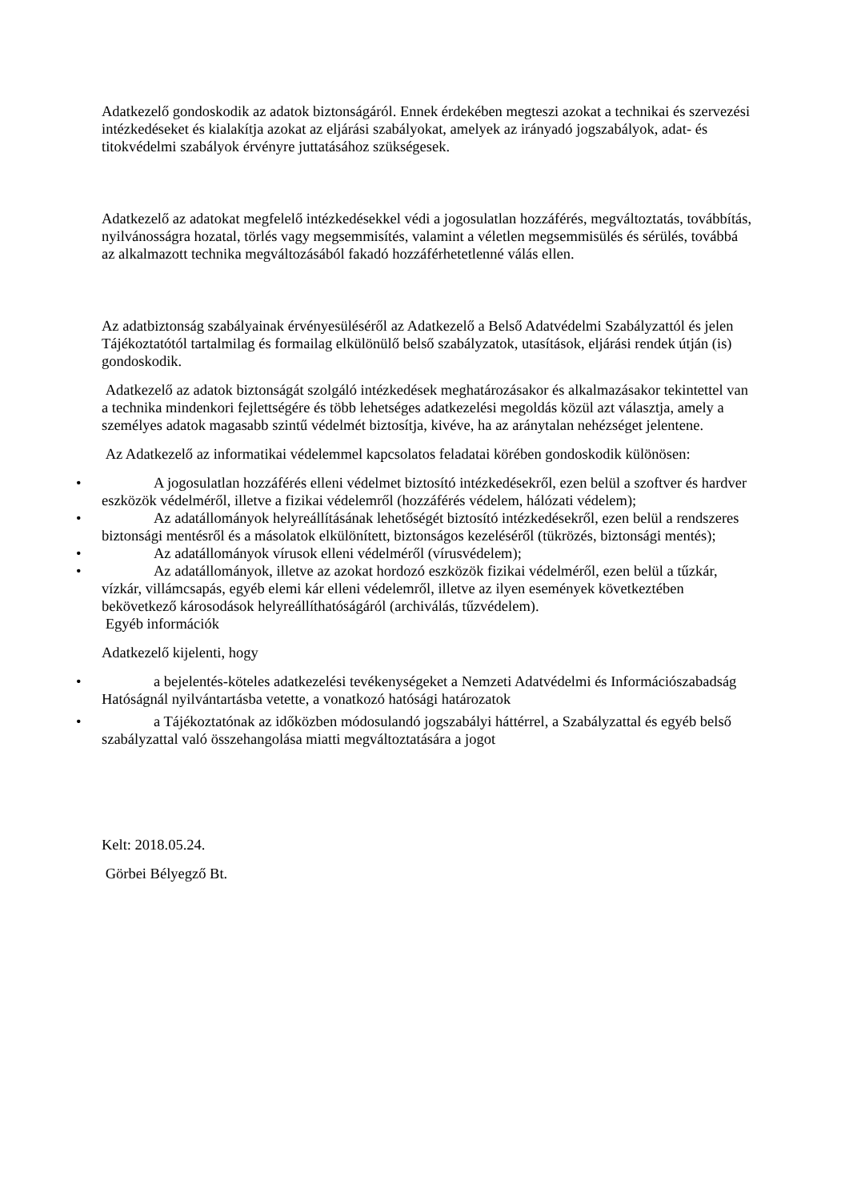Adatkezelő gondoskodik az adatok biztonságáról. Ennek érdekében megteszi azokat a technikai és szervezési intézkedéseket és kialakítja azokat az eljárási szabályokat, amelyek az irányadó jogszabályok, adat- és titokvédelmi szabályok érvényre juttatásához szükségesek.
Adatkezelő az adatokat megfelelő intézkedésekkel védi a jogosulatlan hozzáférés, megváltoztatás, továbbítás, nyilvánosságra hozatal, törlés vagy megsemmisítés, valamint a véletlen megsemmisülés és sérülés, továbbá az alkalmazott technika megváltozásából fakadó hozzáférhetetlenné válás ellen.
Az adatbiztonság szabályainak érvényesüléséről az Adatkezelő a Belső Adatvédelmi Szabályzattól és jelen Tájékoztatótól tartalmilag és formailag elkülönülő belső szabályzatok, utasítások, eljárási rendek útján (is) gondoskodik.
Adatkezelő az adatok biztonságát szolgáló intézkedések meghatározásakor és alkalmazásakor tekintettel van a technika mindenkori fejlettségére és több lehetséges adatkezelési megoldás közül azt választja, amely a személyes adatok magasabb szintű védelmét biztosítja, kivéve, ha az aránytalan nehézséget jelentene.
Az Adatkezelő az informatikai védelemmel kapcsolatos feladatai körében gondoskodik különösen:
• A jogosulatlan hozzáférés elleni védelmet biztosító intézkedésekről, ezen belül a szoftver és hardver eszközök védelméről, illetve a fizikai védelemről (hozzáférés védelem, hálózati védelem);
• Az adatállományok helyreállításának lehetőségét biztosító intézkedésekről, ezen belül a rendszeres biztonsági mentésről és a másolatok elkülönített, biztonságos kezeléséről (tükrözés, biztonsági mentés);
• Az adatállományok vírusok elleni védelméről (vírusvédelem);
• Az adatállományok, illetve az azokat hordozó eszközök fizikai védelméről, ezen belül a tűzkár, vízkár, villámcsapás, egyéb elemi kár elleni védelemről, illetve az ilyen események következtében bekövetkező károsodások helyreállíthatóságáról (archiválás, tűzvédelem).
Egyéb információk
Adatkezelő kijelenti, hogy
• a bejelentés-köteles adatkezelési tevékenységeket a Nemzeti Adatvédelmi és Információszabadság Hatóságnál nyilvántartásba vetette, a vonatkozó hatósági határozatok
• a Tájékoztatónak az időközben módosulandó jogszabályi háttérrel, a Szabályzattal és egyéb belső szabályzattal való összehangolása miatti megváltoztatására a jogot
Kelt: 2018.05.24.
Görbei Bélyegző Bt.